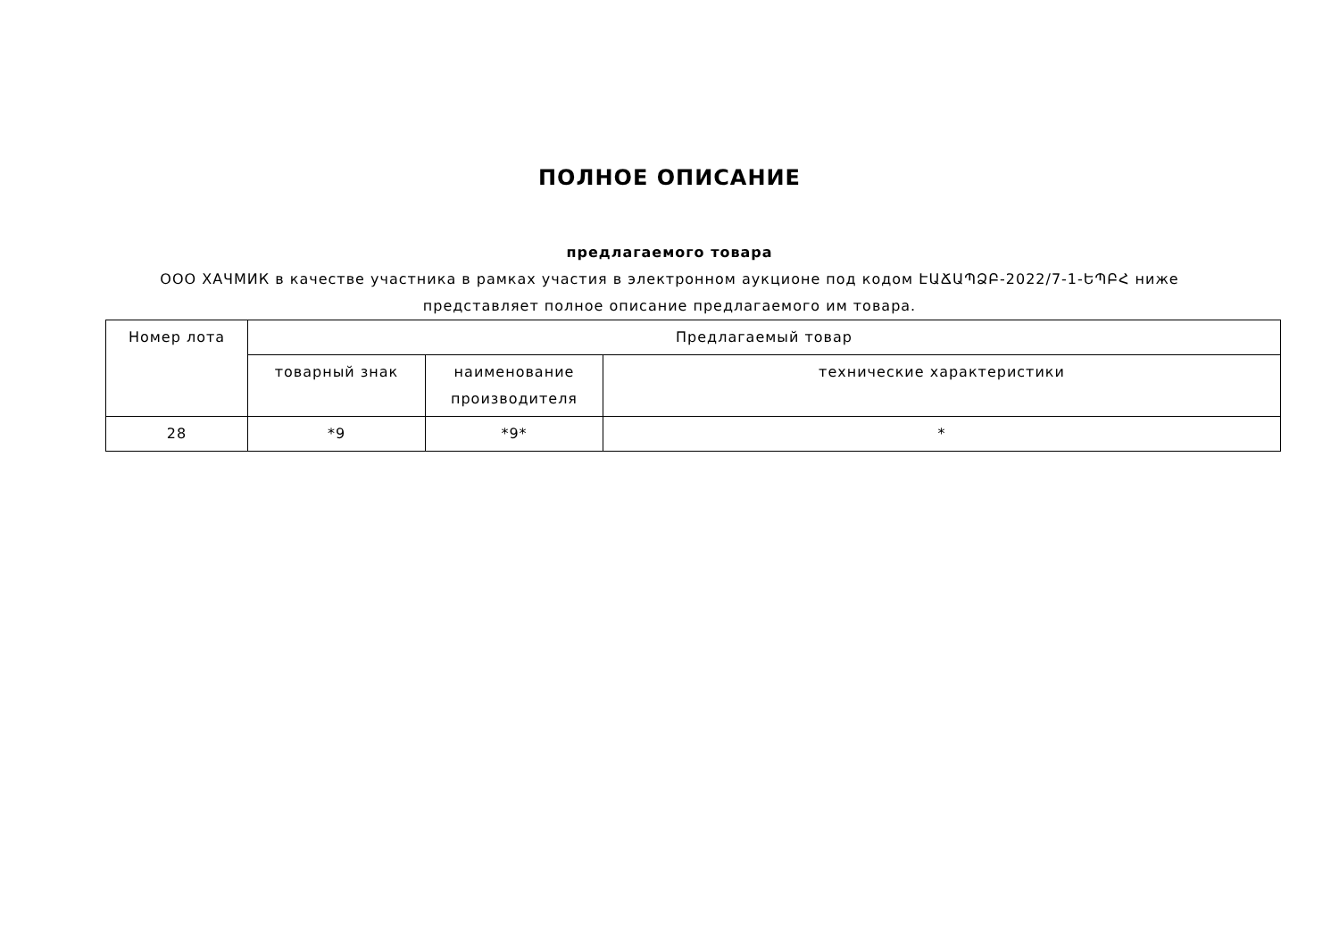ПОЛНОЕ ОПИСАНИЕ
предлагаемого товара
ООО ХАЧМИК в качестве участника в рамках участия в электронном аукционе под кодом ԷԱՃԱՊՁԲ-2022/7-1-ԵՊԲՀ ниже
представляет полное описание предлагаемого им товара.
| Номер лота | Предлагаемый товар | | |
| --- | --- | --- | --- |
| | товарный знак | наименование производителя | технические характеристики |
| 28 | *9 | *9* | * |